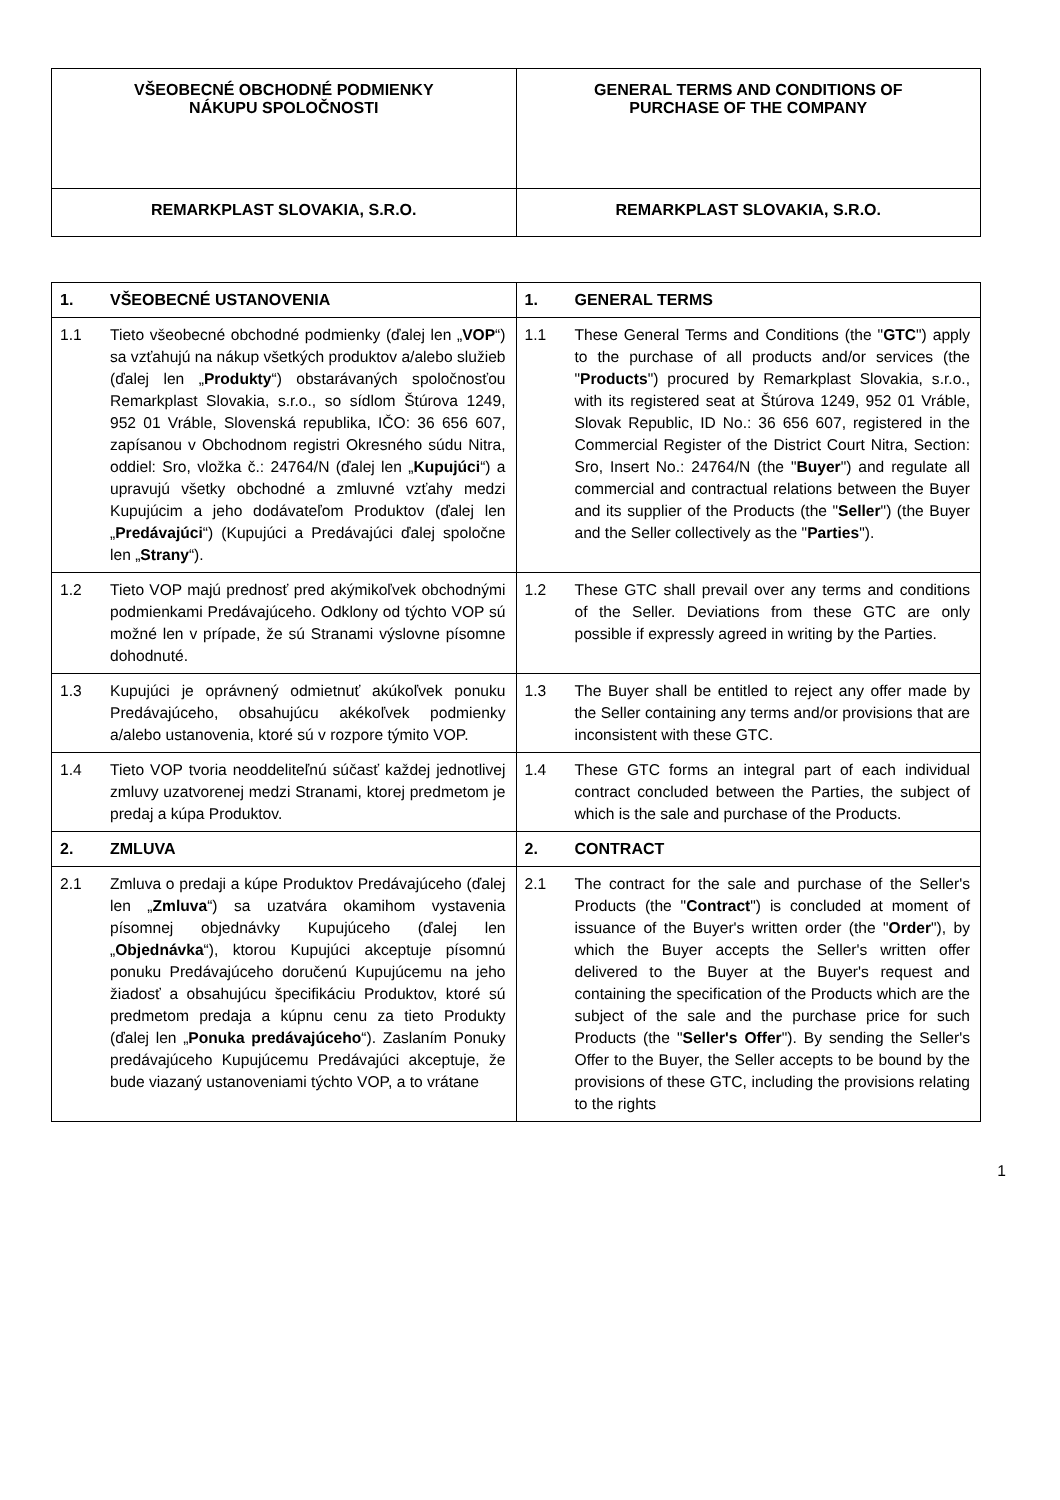| VŠEOBECNÉ OBCHODNÉ PODMIENKY NÁKUPU SPOLOČNOSTI | GENERAL TERMS AND CONDITIONS OF PURCHASE OF THE COMPANY |
| REMARKPLAST SLOVAKIA, S.R.O. | REMARKPLAST SLOVAKIA, S.R.O. |
| 1. VŠEOBECNÉ USTANOVENIA | 1. GENERAL TERMS |
| 1.1 Tieto všeobecné obchodné podmienky (ďalej len „ VOP “) sa vzťahujú na nákup všetkých produktov a/alebo služieb (ďalej len „ Produkty “) obstarávaných spoločnosťou Remarkplast Slovakia, s.r.o., so sídlom Štúrova 1249, 952 01 Vráble, Slovenská republika, IČO: 36 656 607, zapísanou v Obchodnom registri Okresného súdu Nitra, oddiel: Sro, vložka č.: 24764/N (ďalej len „ Kupujúci “) a upravujú všetky obchodné a zmluvné vzťahy medzi Kupujúcim a jeho dodávateľom Produktov (ďalej len „ Predávajúci “) (Kupujúci a Predávajúci ďalej spoločne len „ Strany “). | 1.1 These General Terms and Conditions (the " GTC ") apply to the purchase of all products and/or services (the " Products ") procured by Remarkplast Slovakia, s.r.o., with its registered seat at Štúrova 1249, 952 01 Vráble, Slovak Republic, ID No.: 36 656 607, registered in the Commercial Register of the District Court Nitra, Section: Sro, Insert No.: 24764/N (the " Buyer ") and regulate all commercial and contractual relations between the Buyer and its supplier of the Products (the " Seller ") (the Buyer and the Seller collectively as the " Parties "). |
| 1.2 Tieto VOP majú prednosť pred akýmikoľvek obchodnými podmienkami Predávajúceho. Odklony od týchto VOP sú možné len v prípade, že sú Stranami výslovne písomne dohodnuté. | 1.2 These GTC shall prevail over any terms and conditions of the Seller. Deviations from these GTC are only possible if expressly agreed in writing by the Parties. |
| 1.3 Kupujúci je oprávnený odmietnuť akúkoľvek ponuku Predávajúceho, obsahujúcu akékoľvek podmienky a/alebo ustanovenia, ktoré sú v rozpore týmito VOP. | 1.3 The Buyer shall be entitled to reject any offer made by the Seller containing any terms and/or provisions that are inconsistent with these GTC. |
| 1.4 Tieto VOP tvoria neoddeliteľnú súčasť každej jednotlivej zmluvy uzatvorenej medzi Stranami, ktorej predmetom je predaj a kúpa Produktov. | 1.4 These GTC forms an integral part of each individual contract concluded between the Parties, the subject of which is the sale and purchase of the Products. |
| 2. ZMLUVA | 2. CONTRACT |
| 2.1 Zmluva o predaji a kúpe Produktov Predávajúceho (ďalej len „ Zmluva “) sa uzatvára okamihom vystavenia písomnej objednávky Kupujúceho (ďalej len „ Objednávka “), ktorou Kupujúci akceptuje písomnú ponuku Predávajúceho doručenú Kupujúcemu na jeho žiadosť a obsahujúcu špecifikáciu Produktov, ktoré sú predmetom predaja a kúpnu cenu za tieto Produkty (ďalej len „ Ponuka predávajúceho “). Zaslaním Ponuky predávajúceho Kupujúcemu Predávajúci akceptuje, že bude viazaný ustanoveniami týchto VOP, a to vrátane | 2.1 The contract for the sale and purchase of the Seller's Products (the " Contract ") is concluded at moment of issuance of the Buyer's written order (the " Order "), by which the Buyer accepts the Seller's written offer delivered to the Buyer at the Buyer's request and containing the specification of the Products which are the subject of the sale and the purchase price for such Products (the " Seller's Offer "). By sending the Seller's Offer to the Buyer, the Seller accepts to be bound by the provisions of these GTC, including the provisions relating to the rights |
1